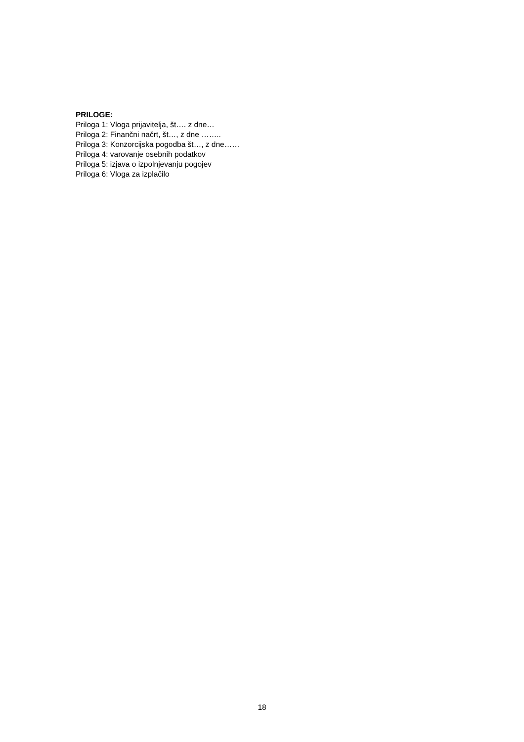PRILOGE:
Priloga 1: Vloga prijavitelja, št…. z dne…
Priloga 2: Finančni načrt, št…, z dne ……..
Priloga 3: Konzorcijska pogodba št…, z dne……
Priloga 4: varovanje osebnih podatkov
Priloga 5: izjava o izpolnjevanju pogojev
Priloga 6: Vloga za izplačilo
18